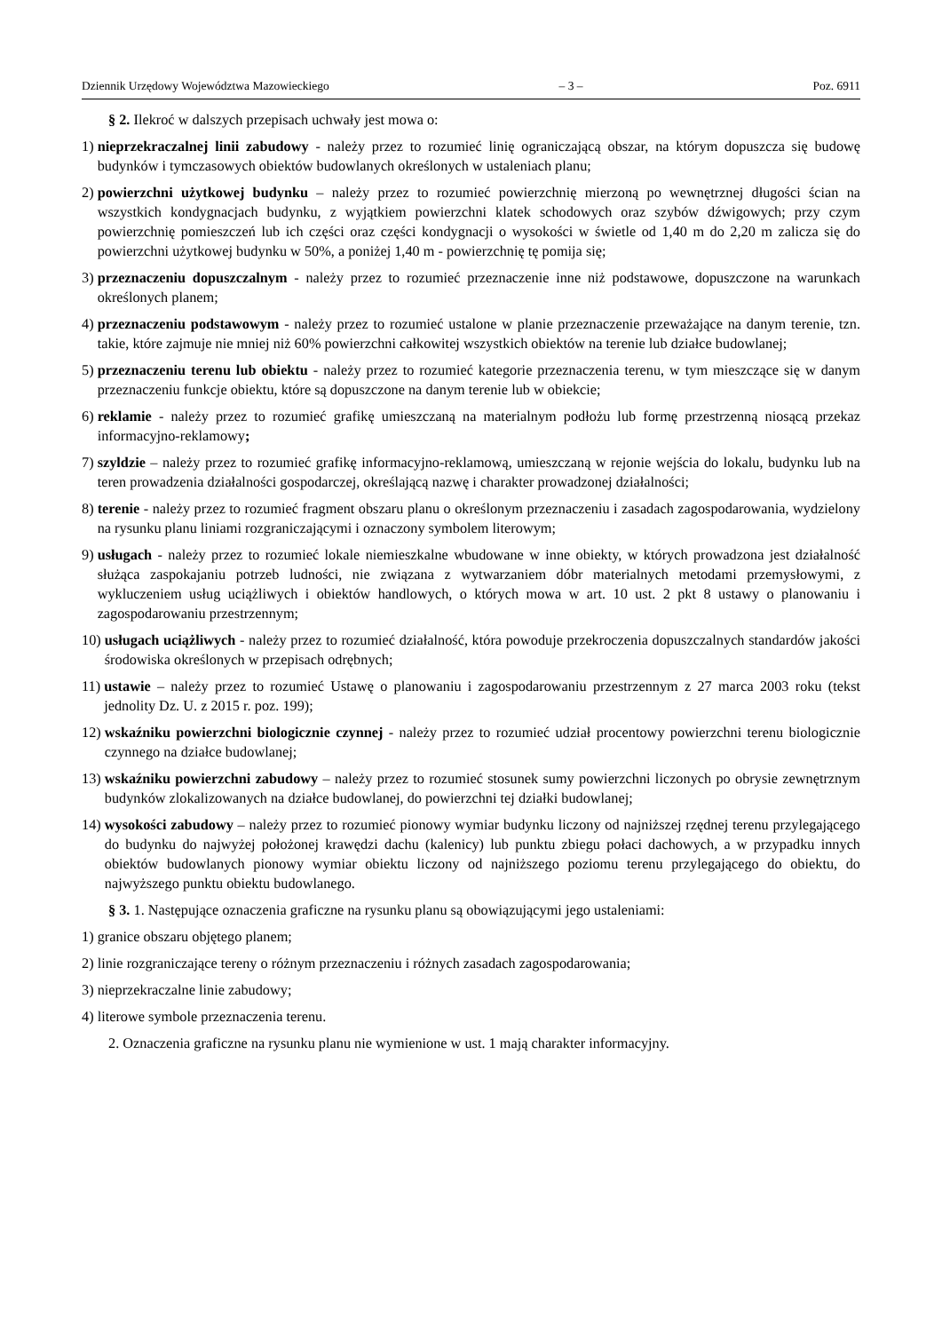Dziennik Urzędowy Województwa Mazowieckiego – 3 – Poz. 6911
§ 2. Ilekroć w dalszych przepisach uchwały jest mowa o:
1) nieprzekraczalnej linii zabudowy - należy przez to rozumieć linię ograniczającą obszar, na którym dopuszcza się budowę budynków i tymczasowych obiektów budowlanych określonych w ustaleniach planu;
2) powierzchni użytkowej budynku – należy przez to rozumieć powierzchnię mierzoną po wewnętrznej długości ścian na wszystkich kondygnacjach budynku, z wyjątkiem powierzchni klatek schodowych oraz szybów dźwigowych; przy czym powierzchnię pomieszczeń lub ich części oraz części kondygnacji o wysokości w świetle od 1,40 m do 2,20 m zalicza się do powierzchni użytkowej budynku w 50%, a poniżej 1,40 m - powierzchnię tę pomija się;
3) przeznaczeniu dopuszczalnym - należy przez to rozumieć przeznaczenie inne niż podstawowe, dopuszczone na warunkach określonych planem;
4) przeznaczeniu podstawowym - należy przez to rozumieć ustalone w planie przeznaczenie przeważające na danym terenie, tzn. takie, które zajmuje nie mniej niż 60% powierzchni całkowitej wszystkich obiektów na terenie lub działce budowlanej;
5) przeznaczeniu terenu lub obiektu - należy przez to rozumieć kategorie przeznaczenia terenu, w tym mieszczące się w danym przeznaczeniu funkcje obiektu, które są dopuszczone na danym terenie lub w obiekcie;
6) reklamie - należy przez to rozumieć grafikę umieszczaną na materialnym podłożu lub formę przestrzenną niosącą przekaz informacyjno-reklamowy;
7) szyldzie – należy przez to rozumieć grafikę informacyjno-reklamową, umieszczaną w rejonie wejścia do lokalu, budynku lub na teren prowadzenia działalności gospodarczej, określającą nazwę i charakter prowadzonej działalności;
8) terenie - należy przez to rozumieć fragment obszaru planu o określonym przeznaczeniu i zasadach zagospodarowania, wydzielony na rysunku planu liniami rozgraniczającymi i oznaczony symbolem literowym;
9) usługach - należy przez to rozumieć lokale niemieszkalne wbudowane w inne obiekty, w których prowadzona jest działalność służąca zaspokajaniu potrzeb ludności, nie związana z wytwarzaniem dóbr materialnych metodami przemysłowymi, z wykluczeniem usług uciążliwych i obiektów handlowych, o których mowa w art. 10 ust. 2 pkt 8 ustawy o planowaniu i zagospodarowaniu przestrzennym;
10) usługach uciążliwych - należy przez to rozumieć działalność, która powoduje przekroczenia dopuszczalnych standardów jakości środowiska określonych w przepisach odrębnych;
11) ustawie – należy przez to rozumieć Ustawę o planowaniu i zagospodarowaniu przestrzennym z 27 marca 2003 roku (tekst jednolity Dz. U. z 2015 r. poz. 199);
12) wskaźniku powierzchni biologicznie czynnej - należy przez to rozumieć udział procentowy powierzchni terenu biologicznie czynnego na działce budowlanej;
13) wskaźniku powierzchni zabudowy – należy przez to rozumieć stosunek sumy powierzchni liczonych po obrysie zewnętrznym budynków zlokalizowanych na działce budowlanej, do powierzchni tej działki budowlanej;
14) wysokości zabudowy – należy przez to rozumieć pionowy wymiar budynku liczony od najniższej rzędnej terenu przylegającego do budynku do najwyżej położonej krawędzi dachu (kalenicy) lub punktu zbiegu połaci dachowych, a w przypadku innych obiektów budowlanych pionowy wymiar obiektu liczony od najniższego poziomu terenu przylegającego do obiektu, do najwyższego punktu obiektu budowlanego.
§ 3. 1. Następujące oznaczenia graficzne na rysunku planu są obowiązującymi jego ustaleniami:
1) granice obszaru objętego planem;
2) linie rozgraniczające tereny o różnym przeznaczeniu i różnych zasadach zagospodarowania;
3) nieprzekraczalne linie zabudowy;
4) literowe symbole przeznaczenia terenu.
2. Oznaczenia graficzne na rysunku planu nie wymienione w ust. 1 mają charakter informacyjny.